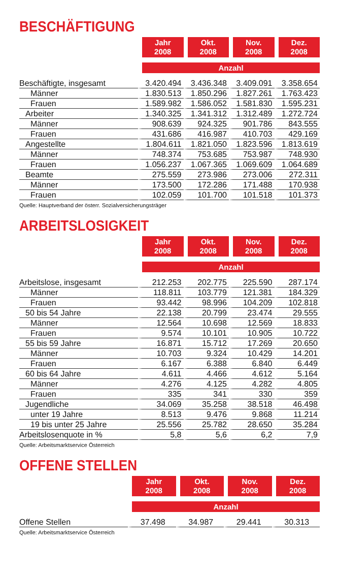BESCHÄFTIGUNG
| | Jahr 2008 | Okt. 2008 | Nov. 2008 | Dez. 2008 |
| --- | --- | --- | --- | --- |
| | Anzahl | | | |
| Beschäftigte, insgesamt | 3.420.494 | 3.436.348 | 3.409.091 | 3.358.654 |
| Männer | 1.830.513 | 1.850.296 | 1.827.261 | 1.763.423 |
| Frauen | 1.589.982 | 1.586.052 | 1.581.830 | 1.595.231 |
| Arbeiter | 1.340.325 | 1.341.312 | 1.312.489 | 1.272.724 |
| Männer | 908.639 | 924.325 | 901.786 | 843.555 |
| Frauen | 431.686 | 416.987 | 410.703 | 429.169 |
| Angestellte | 1.804.611 | 1.821.050 | 1.823.596 | 1.813.619 |
| Männer | 748.374 | 753.685 | 753.987 | 748.930 |
| Frauen | 1.056.237 | 1.067.365 | 1.069.609 | 1.064.689 |
| Beamte | 275.559 | 273.986 | 273.006 | 272.311 |
| Männer | 173.500 | 172.286 | 171.488 | 170.938 |
| Frauen | 102.059 | 101.700 | 101.518 | 101.373 |
Quelle: Hauptverband der österr. Sozialversicherungsträger
ARBEITSLOSIGKEIT
| | Jahr 2008 | Okt. 2008 | Nov. 2008 | Dez. 2008 |
| --- | --- | --- | --- | --- |
| | Anzahl | | | |
| Arbeitslose, insgesamt | 212.253 | 202.775 | 225.590 | 287.174 |
| Männer | 118.811 | 103.779 | 121.381 | 184.329 |
| Frauen | 93.442 | 98.996 | 104.209 | 102.818 |
| 50 bis 54 Jahre | 22.138 | 20.799 | 23.474 | 29.555 |
| Männer | 12.564 | 10.698 | 12.569 | 18.833 |
| Frauen | 9.574 | 10.101 | 10.905 | 10.722 |
| 55 bis 59 Jahre | 16.871 | 15.712 | 17.269 | 20.650 |
| Männer | 10.703 | 9.324 | 10.429 | 14.201 |
| Frauen | 6.167 | 6.388 | 6.840 | 6.449 |
| 60 bis 64 Jahre | 4.611 | 4.466 | 4.612 | 5.164 |
| Männer | 4.276 | 4.125 | 4.282 | 4.805 |
| Frauen | 335 | 341 | 330 | 359 |
| Jugendliche | 34.069 | 35.258 | 38.518 | 46.498 |
| unter 19 Jahre | 8.513 | 9.476 | 9.868 | 11.214 |
| 19 bis unter 25 Jahre | 25.556 | 25.782 | 28.650 | 35.284 |
| Arbeitslosenquote in % | 5,8 | 5,6 | 6,2 | 7,9 |
Quelle: Arbeitsmarktservice Österreich
OFFENE STELLEN
| | Jahr 2008 | Okt. 2008 | Nov. 2008 | Dez. 2008 |
| --- | --- | --- | --- | --- |
| | Anzahl | | | |
| Offene Stellen | 37.498 | 34.987 | 29.441 | 30.313 |
Quelle: Arbeitsmarktservice Österreich